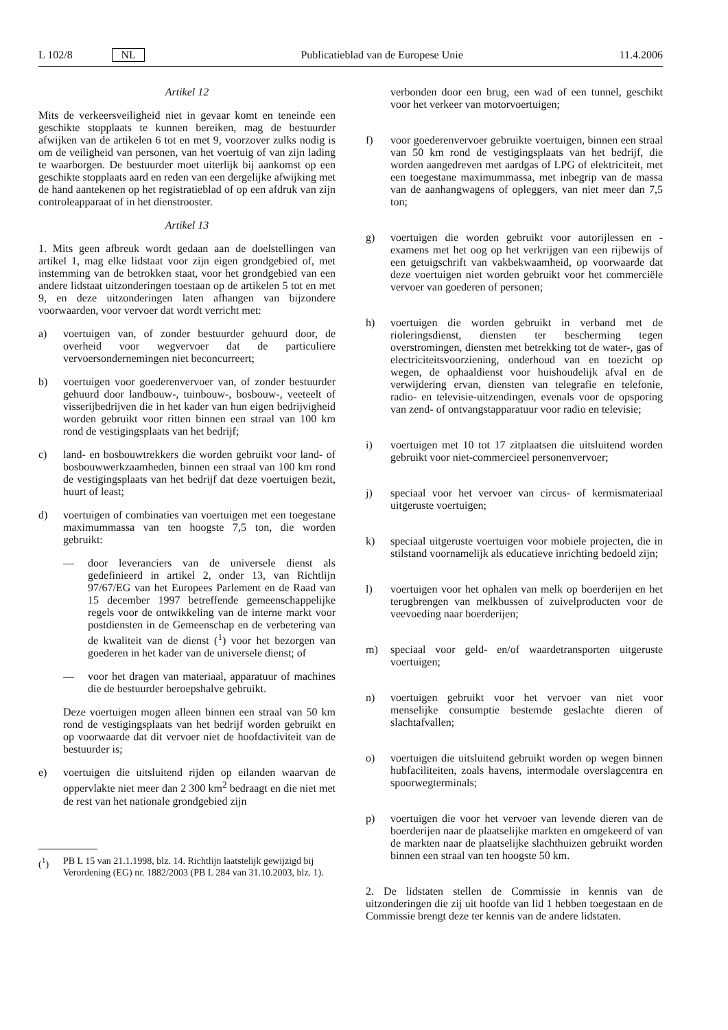L 102/8 NL Publicatieblad van de Europese Unie 11.4.2006
Artikel 12
Mits de verkeersveiligheid niet in gevaar komt en teneinde een geschikte stopplaats te kunnen bereiken, mag de bestuurder afwijken van de artikelen 6 tot en met 9, voorzover zulks nodig is om de veiligheid van personen, van het voertuig of van zijn lading te waarborgen. De bestuurder moet uiterlijk bij aankomst op een geschikte stopplaats aard en reden van een dergelijke afwijking met de hand aantekenen op het registratieblad of op een afdruk van zijn controleapparaat of in het dienstrooster.
Artikel 13
1. Mits geen afbreuk wordt gedaan aan de doelstellingen van artikel 1, mag elke lidstaat voor zijn eigen grondgebied of, met instemming van de betrokken staat, voor het grondgebied van een andere lidstaat uitzonderingen toestaan op de artikelen 5 tot en met 9, en deze uitzonderingen laten afhangen van bijzondere voorwaarden, voor vervoer dat wordt verricht met:
a) voertuigen van, of zonder bestuurder gehuurd door, de overheid voor wegvervoer dat de particuliere vervoersondernemingen niet beconcurreert;
b) voertuigen voor goederenvervoer van, of zonder bestuurder gehuurd door landbouw-, tuinbouw-, bosbouw-, veeteelt of visserijbedrijven die in het kader van hun eigen bedrijvigheid worden gebruikt voor ritten binnen een straal van 100 km rond de vestigingsplaats van het bedrijf;
c) land- en bosbouwtrekkers die worden gebruikt voor land- of bosbouwwerkzaamheden, binnen een straal van 100 km rond de vestigingsplaats van het bedrijf dat deze voertuigen bezit, huurt of least;
d) voertuigen of combinaties van voertuigen met een toegestane maximummassa van ten hoogste 7,5 ton, die worden gebruikt:
— door leveranciers van de universele dienst als gedefinieerd in artikel 2, onder 13, van Richtlijn 97/67/EG van het Europees Parlement en de Raad van 15 december 1997 betreffende gemeenschappelijke regels voor de ontwikkeling van de interne markt voor postdiensten in de Gemeenschap en de verbetering van de kwaliteit van de dienst (<sup>1</sup>) voor het bezorgen van goederen in het kader van de universele dienst; of
— voor het dragen van materiaal, apparatuur of machines die de bestuurder beroepshalve gebruikt.
Deze voertuigen mogen alleen binnen een straal van 50 km rond de vestigingsplaats van het bedrijf worden gebruikt en op voorwaarde dat dit vervoer niet de hoofdactiviteit van de bestuurder is;
e) voertuigen die uitsluitend rijden op eilanden waarvan de oppervlakte niet meer dan 2 300 km<sup>2</sup> bedraagt en die niet met de rest van het nationale grondgebied zijn
(<sup>1</sup>) PB L 15 van 21.1.1998, blz. 14. Richtlijn laatstelijk gewijzigd bij Verordening (EG) nr. 1882/2003 (PB L 284 van 31.10.2003, blz. 1).
verbonden door een brug, een wad of een tunnel, geschikt voor het verkeer van motorvoertuigen;
f) voor goederenvervoer gebruikte voertuigen, binnen een straal van 50 km rond de vestigingsplaats van het bedrijf, die worden aangedreven met aardgas of LPG of elektriciteit, met een toegestane maximummassa, met inbegrip van de massa van de aanhangwagens of opleggers, van niet meer dan 7,5 ton;
g) voertuigen die worden gebruikt voor autorijlessen en -examens met het oog op het verkrijgen van een rijbewijs of een getuigschrift van vakbekwaamheid, op voorwaarde dat deze voertuigen niet worden gebruikt voor het commerciële vervoer van goederen of personen;
h) voertuigen die worden gebruikt in verband met de rioleringsdienst, diensten ter bescherming tegen overstromingen, diensten met betrekking tot de water-, gas of electriciteitsvoorziening, onderhoud van en toezicht op wegen, de ophaaldienst voor huishoudelijk afval en de verwijdering ervan, diensten van telegrafie en telefonie, radio- en televisie-uitzendingen, evenals voor de opsporing van zend- of ontvangstapparatuur voor radio en televisie;
i) voertuigen met 10 tot 17 zitplaatsen die uitsluitend worden gebruikt voor niet-commercieel personenvervoer;
j) speciaal voor het vervoer van circus- of kermismateriaal uitgeruste voertuigen;
k) speciaal uitgeruste voertuigen voor mobiele projecten, die in stilstand voornamelijk als educatieve inrichting bedoeld zijn;
l) voertuigen voor het ophalen van melk op boerderijen en het terugbrengen van melkbussen of zuivelproducten voor de veevoeding naar boerderijen;
m) speciaal voor geld- en/of waardetransporten uitgeruste voertuigen;
n) voertuigen gebruikt voor het vervoer van niet voor menselijke consumptie bestemde geslachte dieren of slachtafvallen;
o) voertuigen die uitsluitend gebruikt worden op wegen binnen hubfaciliteiten, zoals havens, intermodale overslagcentra en spoorwegterminals;
p) voertuigen die voor het vervoer van levende dieren van de boerderijen naar de plaatselijke markten en omgekeerd of van de markten naar de plaatselijke slachthuizen gebruikt worden binnen een straal van ten hoogste 50 km.
2. De lidstaten stellen de Commissie in kennis van de uitzonderingen die zij uit hoofde van lid 1 hebben toegestaan en de Commissie brengt deze ter kennis van de andere lidstaten.